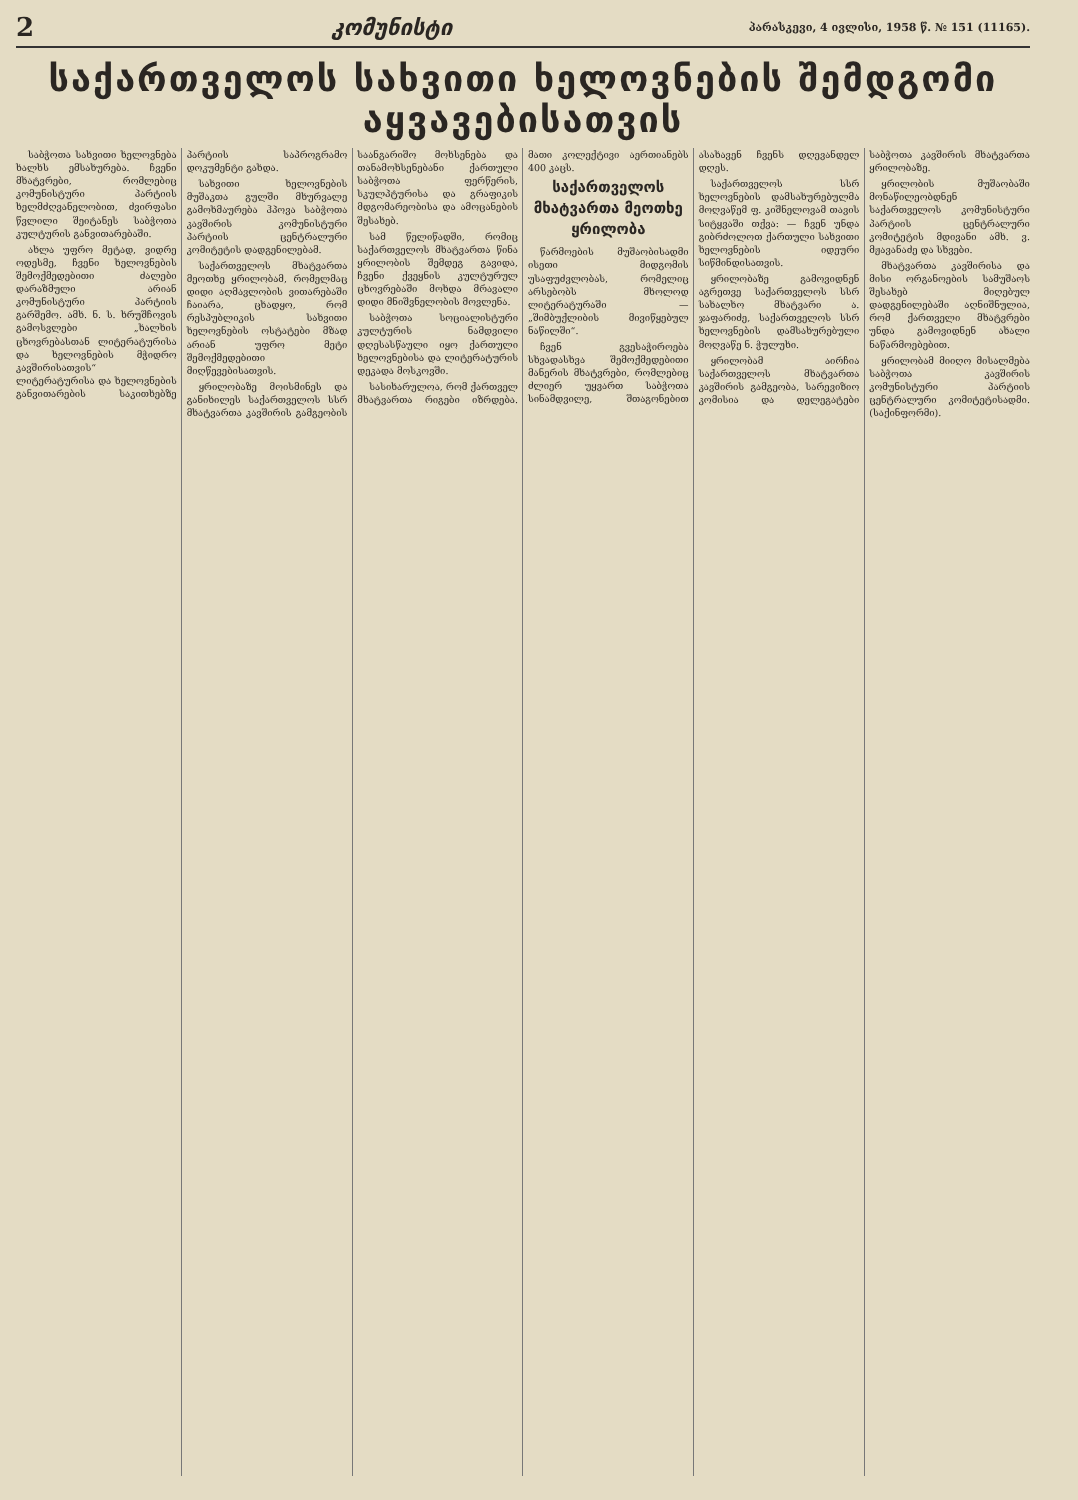2 კომუნისტი პარასკევი, 4 ივლისი, 1958 წ. № 151 (11165).
საქართველოს სახვითი ხელოვნების შემდგომი აყვავებისათვის
საბჭოთა სახვითი ხელოვნება ხალხს ემსახურება. ჩვენი მხატვრები, რომლებიც კომუნისტური პარტიის ხელმძღვანელობით, ძვირფასი წვლილი შეიტანეს საბჭოთა კულტურის განვითარებაში.
ახლა უფრო მეტად, ვიდრე ოდესმე, ჩვენი ხელოვნების შემოქმედებითი ძალები დარაზმული არიან კომუნისტური პარტიის გარშემო. ამხ. ნ. ს. ხრუშჩოვის გამოსვლები „ხალხის ცხოვრებასთან ლიტერატურისა და ხელოვნების მჭიდრო კავშირისათვის“ ლიტერატურისა და ხელოვნების განვითარების საკითხებზე პარტიის საპროგრამო დოკუმენტი გახდა.
სახვითი ხელოვნების მუშაკთა გულში მხურვალე გამოხმაურება ჰპოვა საბჭოთა კავშირის კომუნისტური პარტიის ცენტრალური კომიტეტის დადგენილებამ.
საქართველოს მხატვართა მეოთხე ყრილობამ, რომელმაც დიდი აღმავლობის ვითარებაში ჩაიარა, ცხადყო, რომ რესპუბლიკის სახვითი ხელოვნების ოსტატები მზად არიან უფრო მეტი შემოქმედებითი მიღწევებისათვის.
ყრილობაზე მოისმინეს და განიხილეს საქართველოს სსრ მხატვართა კავშირის გამგეობის საანგარიშო მოხსენება და თანამოხსენებანი ქართული საბჭოთა ფერწერის, სკულპტურისა და გრაფიკის მდგომარეობისა და ამოცანების შესახებ.
სამ წელიწადში, რომიც საქართველოს მხატვართა წინა ყრილობის შემდეგ გავიდა, ჩვენი ქვეყნის კულტურულ ცხოვრებაში მოხდა მრავალი დიდი მნიშვნელობის მოვლენა.
საბჭოთა სოციალისტური კულტურის ნამდვილი დღესასწაული იყო ქართული ხელოვნებისა და ლიტერატურის დეკადა მოსკოვში.
სასიხარულოა, რომ ქართველ მხატვართა რიგები იზრდება. მათი კოლექტივი აერთიანებს 400 კაცს.
საქართველოს მხატვართა მეოთხე ყრილობა
წარმოების მუშაობისადმი ისეთი მიდგომის უსაფუძვლობას, რომელიც არსებობს მხოლოდ ლიტერატურაში — „შიმბუქლიბის მივიწყებულ ნაწილში“.
ჩვენ გვესაჭიროება სხვადასხვა შემოქმედებითი მანერის მხატვრები, რომლებიც ძლიერ უყვართ საბჭოთა სინამდვილე, შთაგონებით ასახავენ ჩვენს დღევანდელ დღეს.
საქართველოს სსრ ხელოვნების დამსახურებულმა მოღვაწემ ფ. კიშნელოვამ თავის სიტყვაში თქვა: — ჩვენ უნდა გიბრძოლოთ ქართული სახვითი ხელოვნების იდეური სიწმინდისათვის.
ყრილობაზე გამოვიდნენ აგრეთვე საქართველოს სსრ სახალხო მხატვარი ა. ჯაფარიძე, საქართველოს სსრ ხელოვნების დამსახურებული მოღვაწე ნ. ჭულუხი.
ყრილობამ აირჩია საქართველოს მხატვართა კავშირის გამგეობა, სარევიზიო კომისია და დელეგატები საბჭოთა კავშირის მხატვართა ყრილობაზე.
ყრილობის მუშაობაში მონაწილეობდნენ საქართველოს კომუნისტური პარტიის ცენტრალური კომიტეტის მდივანი ამხ. ვ. მჟავანაძე და სხვები.
მხატვართა კავშირისა და მისი ორგანოების სამუშაოს შესახებ მიღებულ დადგენილებაში აღნიშნულია, რომ ქართველი მხატვრები უნდა გამოვიდნენ ახალი ნაწარმოებებით.
ყრილობამ მიიღო მისალმება საბჭოთა კავშირის კომუნისტური პარტიის ცენტრალური კომიტეტისადმი. (საქინფორმი).